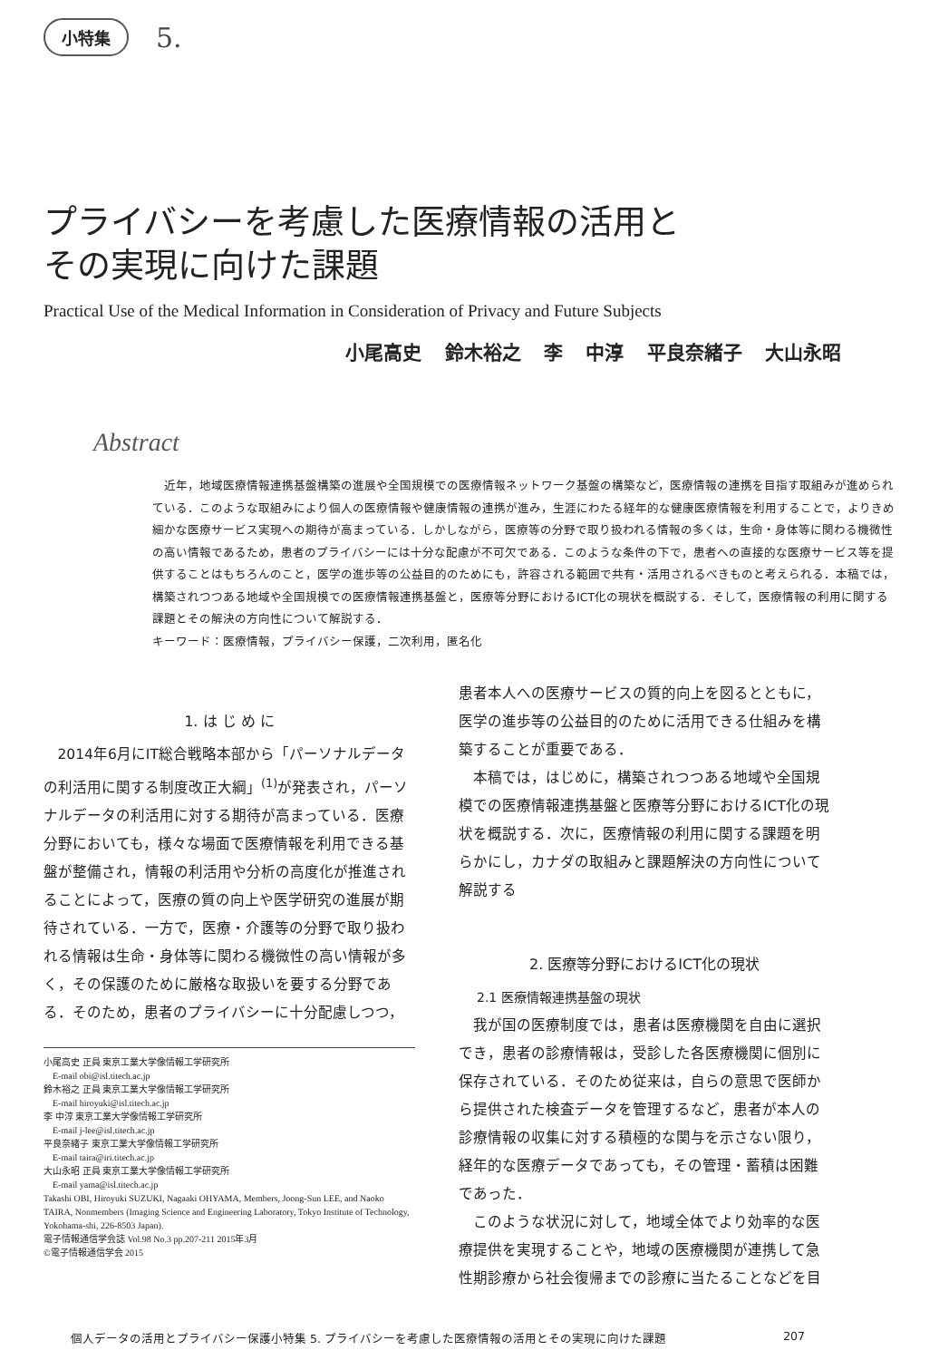小特集 5.
プライバシーを考慮した医療情報の活用と
その実現に向けた課題
Practical Use of the Medical Information in Consideration of Privacy and Future Subjects
小尾高史 鈴木裕之 李 中淳 平良奈緒子 大山永昭
Abstract
近年，地域医療情報連携基盤構築の進展や全国規模での医療情報ネットワーク基盤の構築など，医療情報の連携を目指す取組みが進められている．このような取組みにより個人の医療情報や健康情報の連携が進み，生涯にわたる経年的な健康医療情報を利用することで，よりきめ細かな医療サービス実現への期待が高まっている．しかしながら，医療等の分野で取り扱われる情報の多くは，生命・身体等に関わる機微性の高い情報であるため，患者のプライバシーには十分な配慮が不可欠である．このような条件の下で，患者への直接的な医療サービス等を提供することはもちろんのこと，医学の進歩等の公益目的のためにも，許容される範囲で共有・活用されるべきものと考えられる．本稿では，構築されつつある地域や全国規模での医療情報連携基盤と，医療等分野におけるICT化の現状を概説する．そして，医療情報の利用に関する課題とその解決の方向性について解説する．
キーワード：医療情報，プライバシー保護，二次利用，匿名化
1. は じ め に
2014年6月にIT総合戦略本部から「パーソナルデータの利活用に関する制度改正大綱」<sup>(1)</sup>が発表され，パーソナルデータの利活用に対する期待が高まっている．医療分野においても，様々な場面で医療情報を利用できる基盤が整備され，情報の利活用や分析の高度化が推進されることによって，医療の質の向上や医学研究の進展が期待されている．一方で，医療・介護等の分野で取り扱われる情報は生命・身体等に関わる機微性の高い情報が多く，その保護のために厳格な取扱いを要する分野である．そのため，患者のプライバシーに十分配慮しつつ，
小尾高史 正員 東京工業大学像情報工学研究所
　E-mail obi@isl.titech.ac.jp
鈴木裕之 正員 東京工業大学像情報工学研究所
　E-mail hiroyuki@isl.titech.ac.jp
李 中淳 東京工業大学像情報工学研究所
　E-mail j-lee@isl.titech.ac.jp
平良奈緒子 東京工業大学像情報工学研究所
　E-mail taira@iri.titech.ac.jp
大山永昭 正員 東京工業大学像情報工学研究所
　E-mail yama@isl.titech.ac.jp
Takashi OBI, Hiroyuki SUZUKI, Nagaaki OHYAMA, Members, Joong-Sun LEE, and Naoko TAIRA, Nonmembers (Imaging Science and Engineering Laboratory, Tokyo Institute of Technology, Yokohama-shi, 226-8503 Japan).
電子情報通信学会誌 Vol.98 No.3 pp.207-211 2015年3月
©電子情報通信学会 2015
患者本人への医療サービスの質的向上を図るとともに，医学の進歩等の公益目的のために活用できる仕組みを構築することが重要である．
本稿では，はじめに，構築されつつある地域や全国規模での医療情報連携基盤と医療等分野におけるICT化の現状を概説する．次に，医療情報の利用に関する課題を明らかにし，カナダの取組みと課題解決の方向性について解説する
2. 医療等分野におけるICT化の現状
2.1 医療情報連携基盤の現状
我が国の医療制度では，患者は医療機関を自由に選択でき，患者の診療情報は，受診した各医療機関に個別に保存されている．そのため従来は，自らの意思で医師から提供された検査データを管理するなど，患者が本人の診療情報の収集に対する積極的な関与を示さない限り，経年的な医療データであっても，その管理・蓄積は困難であった．
このような状況に対して，地域全体でより効率的な医療提供を実現することや，地域の医療機関が連携して急性期診療から社会復帰までの診療に当たることなどを目
個人データの活用とプライバシー保護小特集 5. プライバシーを考慮した医療情報の活用とその実現に向けた課題 207